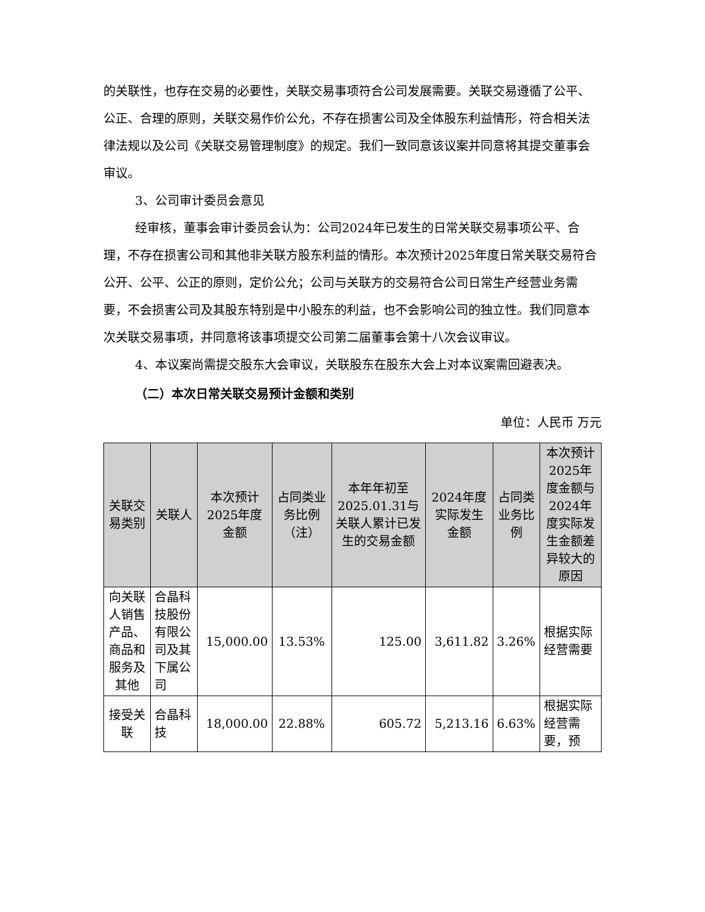的关联性，也存在交易的必要性，关联交易事项符合公司发展需要。关联交易遵循了公平、公正、合理的原则，关联交易作价公允，不存在损害公司及全体股东利益情形，符合相关法律法规以及公司《关联交易管理制度》的规定。我们一致同意该议案并同意将其提交董事会审议。
3、公司审计委员会意见
经审核，董事会审计委员会认为：公司2024年已发生的日常关联交易事项公平、合理，不存在损害公司和其他非关联方股东利益的情形。本次预计2025年度日常关联交易符合公开、公平、公正的原则，定价公允；公司与关联方的交易符合公司日常生产经营业务需要，不会损害公司及其股东特别是中小股东的利益，也不会影响公司的独立性。我们同意本次关联交易事项，并同意将该事项提交公司第二届董事会第十八次会议审议。
4、本议案尚需提交股东大会审议，关联股东在股东大会上对本议案需回避表决。
（二）本次日常关联交易预计金额和类别
单位：人民币 万元
| 关联交易类别 | 关联人 | 本次预计2025年度金额 | 占同类业务比例（注） | 本年年初至2025.01.31与关联人累计已发生的交易金额 | 2024年度实际发生金额 | 占同类业务比例 | 本次预计2025年度金额与2024年度实际发生金额差异较大的原因 |
| --- | --- | --- | --- | --- | --- | --- | --- |
| 向关联人销售产品、商品和服务及其他 | 合晶科技股份有限公司及其下属公司 | 15,000.00 | 13.53% | 125.00 | 3,611.82 | 3.26% | 根据实际经营需要 |
| 接受关联 | 合晶科技 | 18,000.00 | 22.88% | 605.72 | 5,213.16 | 6.63% | 根据实际经营需要，预 |